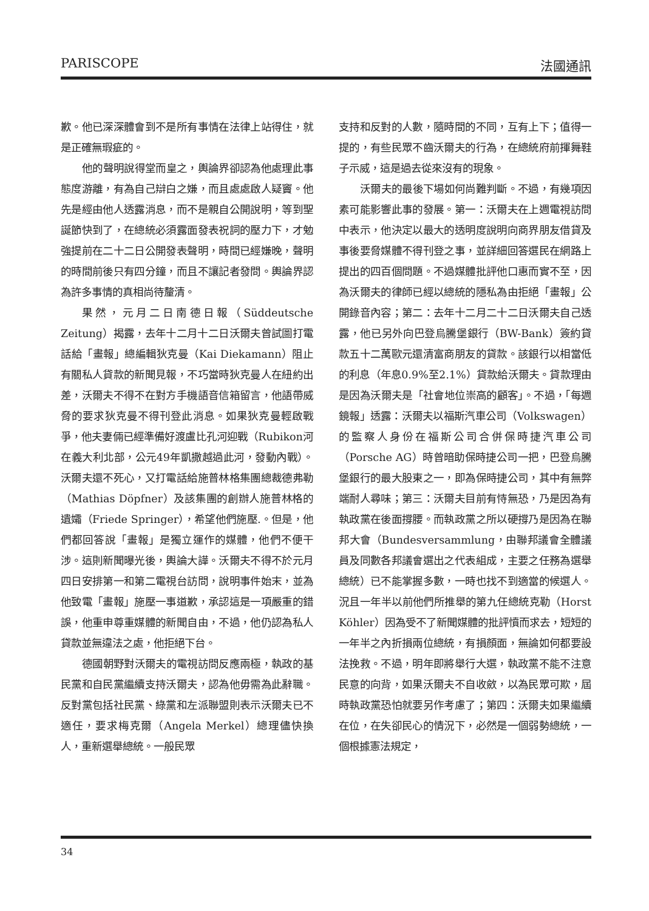PARISCOPE 法國通訊
歉。他已深深體會到不是所有事情在法律上站得住，就是正確無瑕疵的。
他的聲明說得堂而皇之，輿論界卻認為他處理此事態度游離，有為自己辯白之嫌，而且處處啟人疑竇。他先是經由他人透露消息，而不是親自公開說明，等到聖誕節快到了，在總統必須露面發表祝詞的壓力下，才勉強提前在二十二日公開發表聲明，時間已經嫌晚，聲明的時間前後只有四分鐘，而且不讓記者發問。輿論界認為許多事情的真相尚待釐清。
果然，元月二日南德日報（Süddeutsche Zeitung）揭露，去年十二月十二日沃爾夫曾試圖打電話給「畫報」總編輯狄克曼（Kai Diekamann）阻止有關私人貸款的新聞見報，不巧當時狄克曼人在紐約出差，沃爾夫不得不在對方手機語音信箱留言，他語帶威脅的要求狄克曼不得刊登此消息。如果狄克曼輕啟戰爭，他夫妻倆已經準備好渡盧比孔河迎戰（Rubikon河在義大利北部，公元49年凱撒越過此河，發動內戰）。沃爾夫還不死心，又打電話給施普林格集團總裁德弗勒（Mathias Döpfner）及該集團的創辦人施普林格的遺孀（Friede Springer），希望他們施壓.。但是，他們都回答說「畫報」是獨立運作的媒體，他們不便干涉。這則新聞曝光後，輿論大譁。沃爾夫不得不於元月四日安排第一和第二電視台訪問，說明事件始末，並為他致電「畫報」施壓一事道歉，承認這是一項嚴重的錯誤，他重申尊重媒體的新聞自由，不過，他仍認為私人貸款並無違法之處，他拒絕下台。
德國朝野對沃爾夫的電視訪問反應兩極，執政的基民黨和自民黨繼續支持沃爾夫，認為他毋需為此辭職。反對黨包括社民黨、綠黨和左派聯盟則表示沃爾夫已不適任，要求梅克爾（Angela Merkel）總理儘快換人，重新選舉總統。一般民眾
支持和反對的人數，隨時間的不同，互有上下；值得一提的，有些民眾不齒沃爾夫的行為，在總統府前揮舞鞋子示威，這是過去從來沒有的現象。
沃爾夫的最後下場如何尚難判斷。不過，有幾項因素可能影響此事的發展。第一：沃爾夫在上週電視訪問中表示，他決定以最大的透明度說明向商界朋友借貸及事後要脅媒體不得刊登之事，並詳細回答選民在網路上提出的四百個問題。不過媒體批評他口惠而實不至，因為沃爾夫的律師已經以總統的隱私為由拒絕「畫報」公開錄音內容；第二：去年十二月二十二日沃爾夫自己透露，他已另外向巴登烏騰堡銀行（BW-Bank）簽約貸款五十二萬歐元還清富商朋友的貸款。該銀行以相當低的利息（年息0.9%至2.1%）貸款給沃爾夫。貸款理由是因為沃爾夫是「社會地位崇高的顧客」。不過，「每週鏡報」透露：沃爾夫以福斯汽車公司（Volkswagen）的監察人身份在福斯公司合併保時捷汽車公司（Porsche AG）時曾暗助保時捷公司一把，巴登烏騰堡銀行的最大股東之一，即為保時捷公司，其中有無弊端耐人尋味；第三：沃爾夫目前有恃無恐，乃是因為有執政黨在後面撐腰。而執政黨之所以硬撐乃是因為在聯邦大會（Bundesversammlung，由聯邦議會全體議員及同數各邦議會選出之代表組成，主要之任務為選舉總統）已不能掌握多數，一時也找不到適當的候選人。況且一年半以前他們所推舉的第九任總統克勒（Horst Köhler）因為受不了新聞媒體的批評憤而求去，短短的一年半之內折損兩位總統，有損顏面，無論如何都要設法挽救。不過，明年即將舉行大選，執政黨不能不注意民意的向背，如果沃爾夫不自收斂，以為民眾可欺，屆時執政黨恐怕就要另作考慮了；第四：沃爾夫如果繼續在位，在失卻民心的情況下，必然是一個弱勢總統，一個根據憲法規定，
34